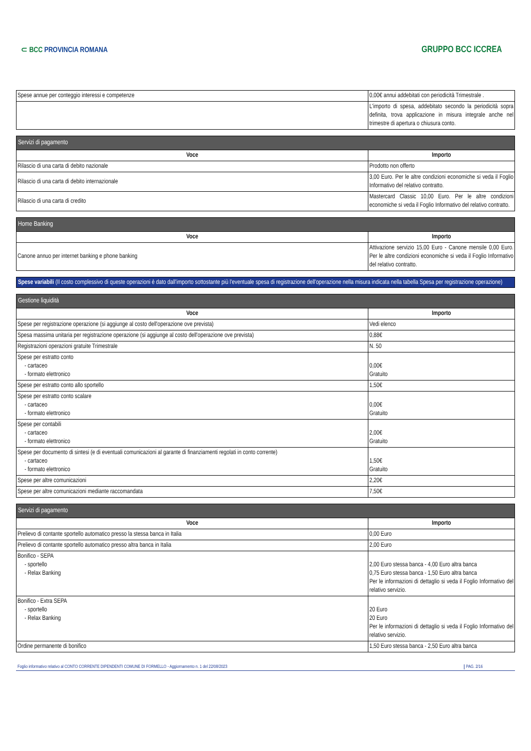⊂ BCC PROVINCIA ROMANA
GRUPPO BCC ICCREA
| Spese annue per conteggio interessi e competenze | 0,00€ annui addebitati con periodicità Trimestrale . |
| | L'importo di spesa, addebitato secondo la periodicità sopra definita, trova applicazione in misura integrale anche nel trimestre di apertura o chiusura conto. |
| Servizi di pagamento | |
| --- | --- |
| Voce | Importo |
| Rilascio di una carta di debito nazionale | Prodotto non offerto |
| Rilascio di una carta di debito internazionale | 3,00 Euro. Per le altre condizioni economiche si veda il Foglio Informativo del relativo contratto. |
| Rilascio di una carta di credito | Mastercard Classic 10,00 Euro. Per le altre condizioni economiche si veda il Foglio Informativo del relativo contratto. |
| Home Banking | |
| --- | --- |
| Voce | Importo |
| Canone annuo per internet banking e phone banking | Attivazione servizio 15,00 Euro - Canone mensile 0,00 Euro. Per le altre condizioni economiche si veda il Foglio Informativo del relativo contratto. |
Spese variabili (Il costo complessivo di queste operazioni è dato dall'importo sottostante più l'eventuale spesa di registrazione dell'operazione nella misura indicata nella tabella Spesa per registrazione operazione)
| Gestione liquidità | |
| --- | --- |
| Voce | Importo |
| Spese per registrazione operazione (si aggiunge al costo dell'operazione ove prevista) | Vedi elenco |
| Spesa massima unitaria per registrazione operazione (si aggiunge al costo dell'operazione ove prevista) | 0,88€ |
| Registrazioni operazioni gratuite Trimestrale | N. 50 |
| Spese per estratto conto - cartaceo - formato elettronico | 0,00€ Gratuito |
| Spese per estratto conto allo sportello | 1,50€ |
| Spese per estratto conto scalare - cartaceo - formato elettronico | 0,00€ Gratuito |
| Spese per contabili - cartaceo - formato elettronico | 2,00€ Gratuito |
| Spese per documento di sintesi (e di eventuali comunicazioni al garante di finanziamenti regolati in conto corrente) - cartaceo - formato elettronico | 1,50€ Gratuito |
| Spese per altre comunicazioni | 2,20€ |
| Spese per altre comunicazioni mediante raccomandata | 7,50€ |
| Servizi di pagamento | |
| --- | --- |
| Voce | Importo |
| Prelievo di contante sportello automatico presso la stessa banca in Italia | 0,00 Euro |
| Prelievo di contante sportello automatico presso altra banca in Italia | 2,00 Euro |
| Bonifico - SEPA - sportello - Relax Banking | 2,00 Euro stessa banca - 4,00 Euro altra banca 0,75 Euro stessa banca - 1,50 Euro altra banca Per le informazioni di dettaglio si veda il Foglio Informativo del relativo servizio. |
| Bonifico - Extra SEPA - sportello - Relax Banking | 20 Euro 20 Euro Per le informazioni di dettaglio si veda il Foglio Informativo del relativo servizio. |
| Ordine permanente di bonifico | 1,50 Euro stessa banca - 2,50 Euro altra banca |
Foglio informativo relativo al CONTO CORRENTE DIPENDENTI COMUNE DI FORMELLO - Aggiornamento n. 1 del 22/08/2023 PAG. 2/16